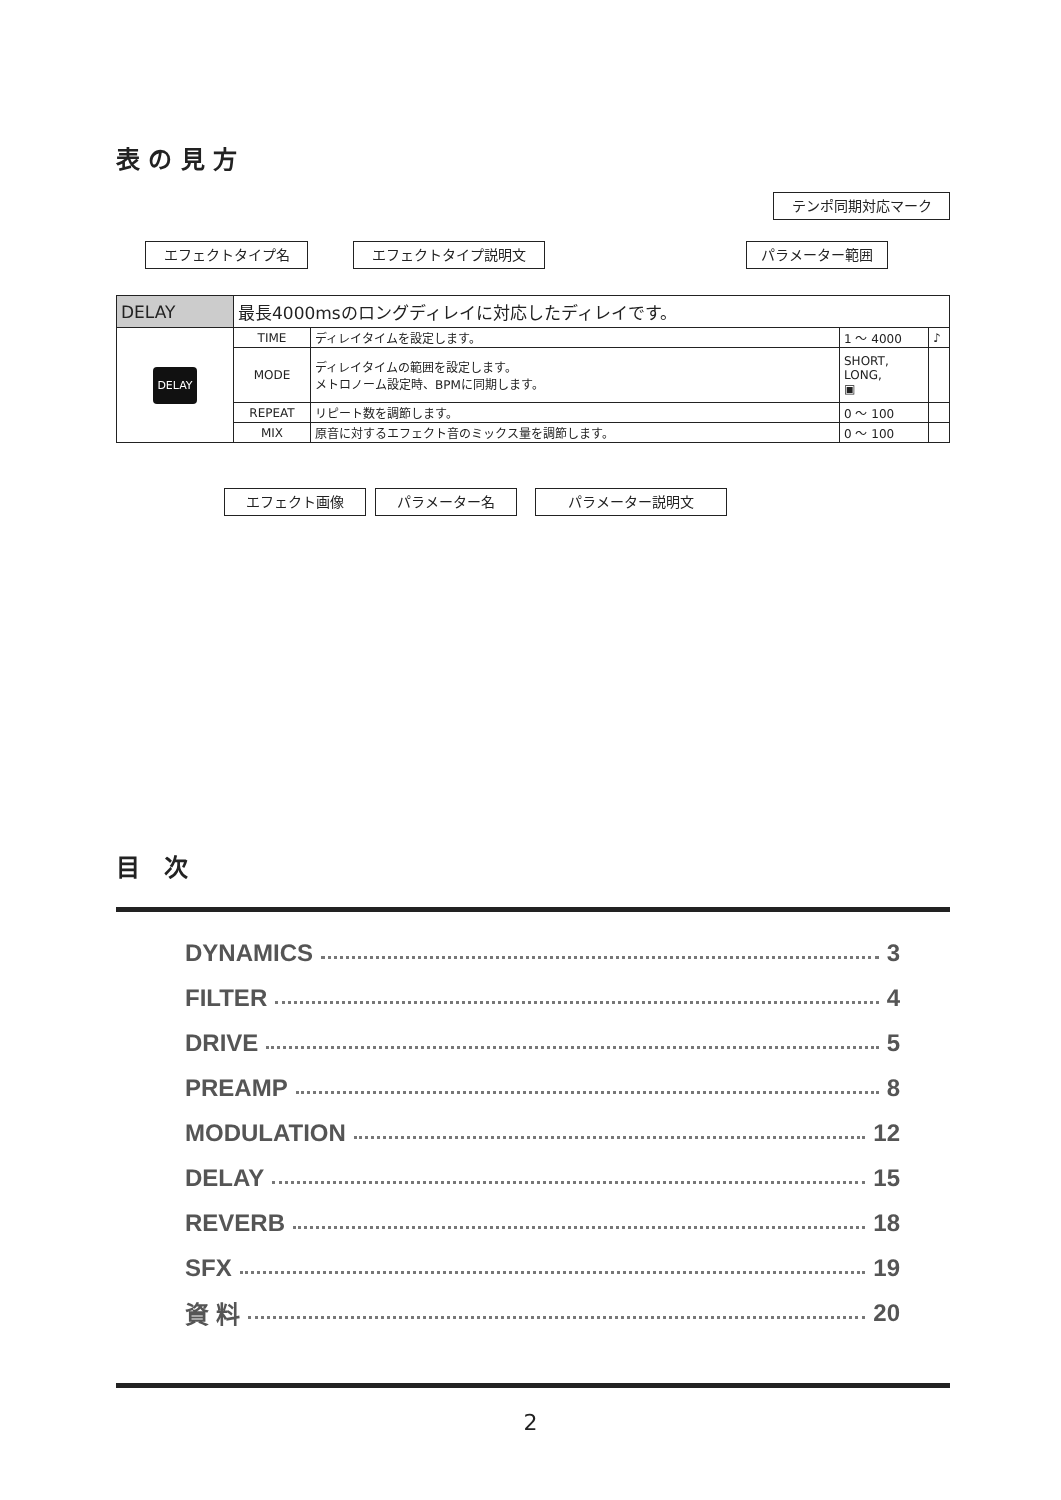表 の 見 方
テンポ同期対応マーク
エフェクトタイプ名 エフェクトタイプ説明文 パラメーター範囲
| DELAY | 最長4000msのロングディレイに対応したディレイです。 | | | |
| DELAY | TIME | ディレイタイムを設定します。 | 1 ～ 4000 | ♪ |
| | MODE | ディレイタイムの範囲を設定します。 メトロノーム設定時、BPMに同期します。 | SHORT, LONG, ▣ | |
| | REPEAT | リピート数を調節します。 | 0 ～ 100 | |
| | MIX | 原音に対するエフェクト音のミックス量を調節します。 | 0 ～ 100 | |
エフェクト画像 パラメーター名 パラメーター説明文
目　次
DYNAMICS 3
FILTER 4
DRIVE 5
PREAMP 8
MODULATION 12
DELAY 15
REVERB 18
SFX 19
資 料 20
2